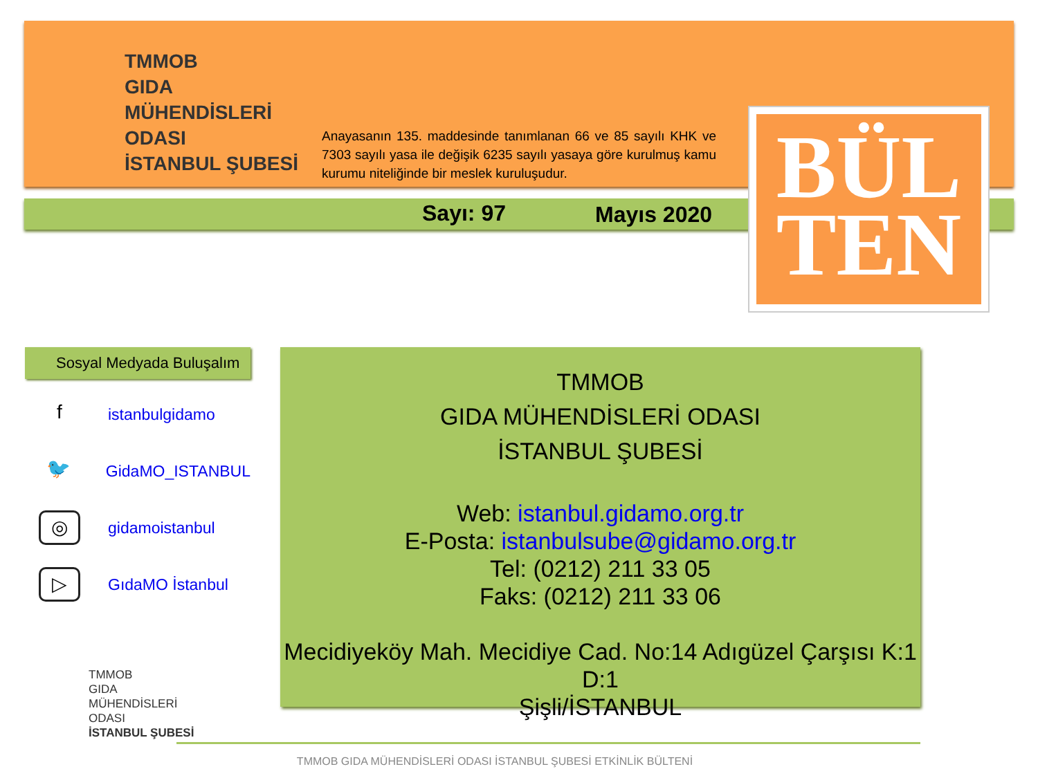TMMOB
GIDA
MÜHENDİSLERİ
ODASI
İSTANBUL ŞUBESİ
Anayasanın 135. maddesinde tanımlanan 66 ve 85 sayılı KHK ve 7303 sayılı yasa ile değişik 6235 sayılı yasaya göre kurulmuş kamu kurumu niteliğinde bir meslek kuruluşudur.
Sayı: 97 Mayıs 2020
BÜL
TEN
Sosyal Medyada Buluşalım
f
istanbulgidamo
🐦
GidaMO_ISTANBUL
◎
gidamoistanbul
▷
GıdaMO İstanbul
TMMOB
GIDA MÜHENDİSLERİ ODASI
İSTANBUL ŞUBESİ
Web: istanbul.gidamo.org.tr
E-Posta: istanbulsube@gidamo.org.tr
Tel: (0212) 211 33 05
Faks: (0212) 211 33 06
Mecidiyeköy Mah. Mecidiye Cad. No:14 Adıgüzel Çarşısı K:1 D:1
Şişli/İSTANBUL
TMMOB
GIDA
MÜHENDİSLERİ
ODASI
İSTANBUL ŞUBESİ
TMMOB GIDA MÜHENDİSLERİ ODASI İSTANBUL ŞUBESİ ETKİNLİK BÜLTENİ